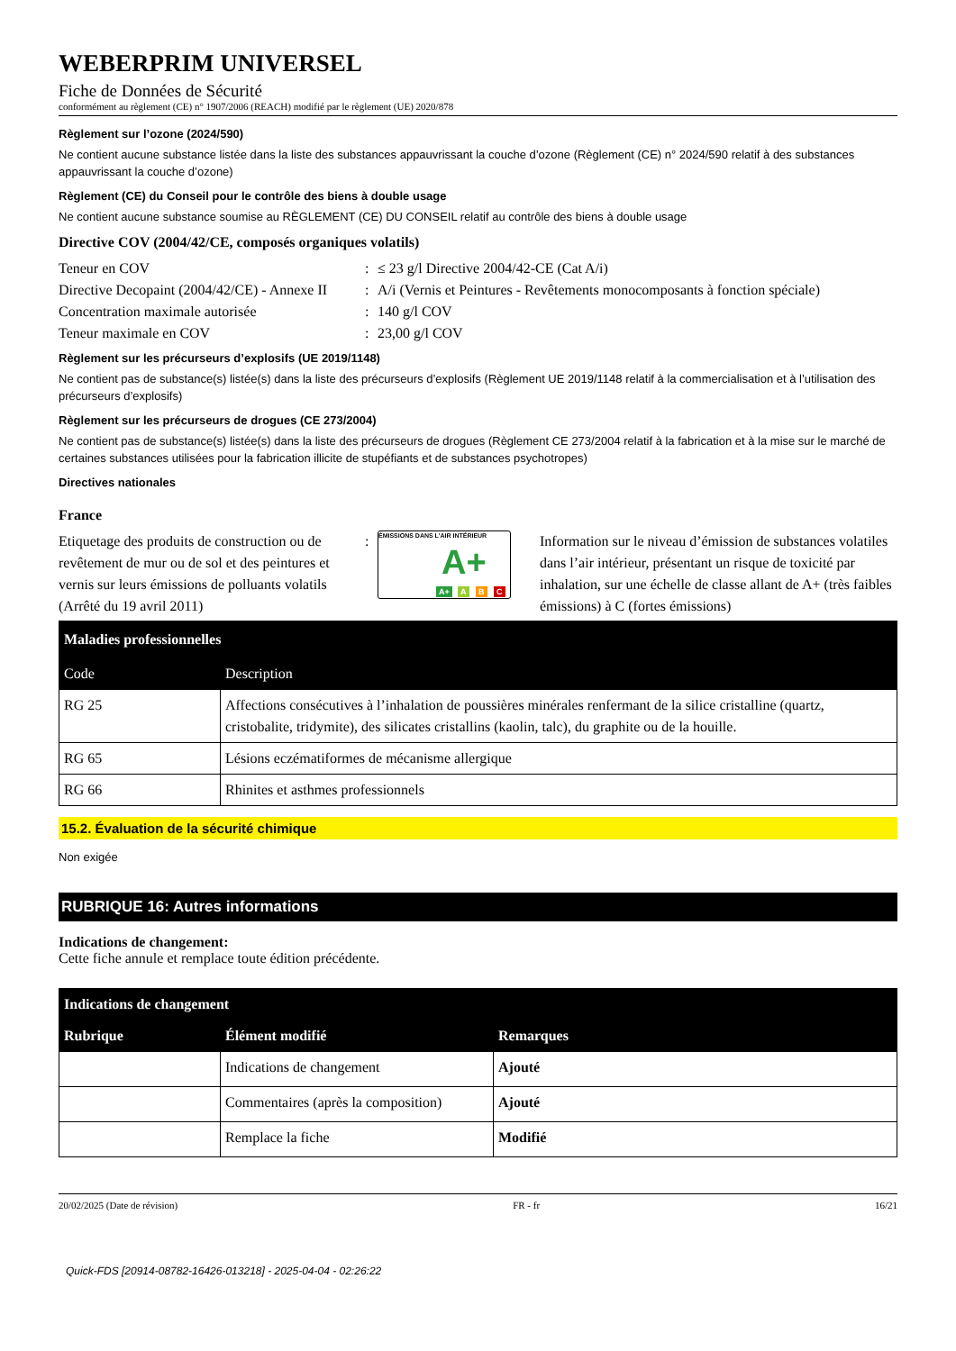WEBERPRIM UNIVERSEL
Fiche de Données de Sécurité
conformément au règlement (CE) n° 1907/2006 (REACH) modifié par le règlement (UE) 2020/878
Règlement sur l’ozone (2024/590)
Ne contient aucune substance listée dans la liste des substances appauvrissant la couche d’ozone (Règlement (CE) n° 2024/590 relatif à des substances appauvrissant la couche d’ozone)
Règlement (CE) du Conseil pour le contrôle des biens à double usage
Ne contient aucune substance soumise au RÈGLEMENT (CE) DU CONSEIL relatif au contrôle des biens à double usage
Directive COV (2004/42/CE, composés organiques volatils)
Teneur en COV
:
≤ 23 g/l Directive 2004/42-CE (Cat A/i)
Directive Decopaint (2004/42/CE) - Annexe II
:
A/i (Vernis et Peintures - Revêtements monocomposants à fonction spéciale)
Concentration maximale autorisée
:
140 g/l COV
Teneur maximale en COV
:
23,00 g/l COV
Règlement sur les précurseurs d’explosifs (UE 2019/1148)
Ne contient pas de substance(s) listée(s) dans la liste des précurseurs d’explosifs (Règlement UE 2019/1148 relatif à la commercialisation et à l’utilisation des précurseurs d’explosifs)
Règlement sur les précurseurs de drogues (CE 273/2004)
Ne contient pas de substance(s) listée(s) dans la liste des précurseurs de drogues (Règlement CE 273/2004 relatif à la fabrication et à la mise sur le marché de certaines substances utilisées pour la fabrication illicite de stupéfiants et de substances psychotropes)
Directives nationales
France
Etiquetage des produits de construction ou de revêtement de mur ou de sol et des peintures et vernis sur leurs émissions de polluants volatils (Arrêté du 19 avril 2011)
:
ÉMISSIONS DANS L’AIR INTÉRIEUR
A+
A+ A B C
Information sur le niveau d’émission de substances volatiles dans l’air intérieur, présentant un risque de toxicité par inhalation, sur une échelle de classe allant de A+ (très faibles émissions) à C (fortes émissions)
| Maladies professionnelles | |
| --- | --- |
| Code | Description |
| RG 25 | Affections consécutives à l’inhalation de poussières minérales renfermant de la silice cristalline (quartz, cristobalite, tridymite), des silicates cristallins (kaolin, talc), du graphite ou de la houille. |
| RG 65 | Lésions eczématiformes de mécanisme allergique |
| RG 66 | Rhinites et asthmes professionnels |
15.2. Évaluation de la sécurité chimique
Non exigée
RUBRIQUE 16: Autres informations
Indications de changement:
Cette fiche annule et remplace toute édition précédente.
| Indications de changement | | |
| --- | --- | --- |
| Rubrique | Élément modifié | Remarques |
| | Indications de changement | Ajouté |
| | Commentaires (après la composition) | Ajouté |
| | Remplace la fiche | Modifié |
20/02/2025 (Date de révision) FR - fr 16/21
Quick-FDS [20914-08782-16426-013218] - 2025-04-04 - 02:26:22